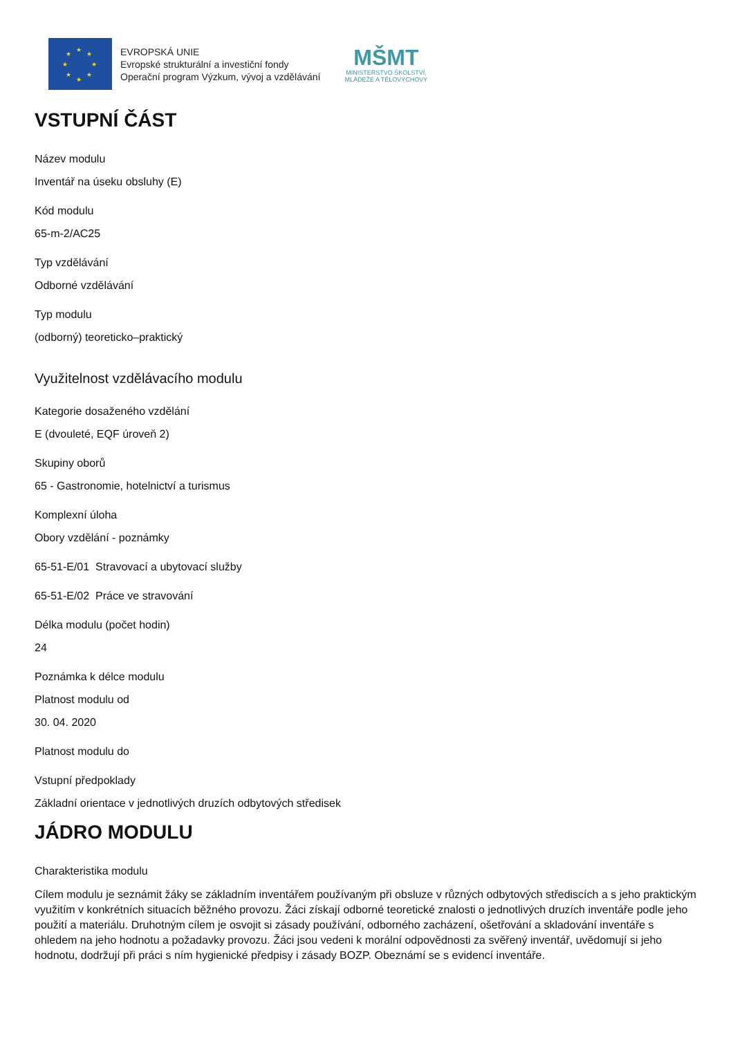★
★ ★
★ ★
★ ★
★
EVROPSKÁ UNIE
Evropské strukturální a investiční fondy
Operační program Výzkum, vývoj a vzdělávání
MŠMT
MINISTERSTVO ŠKOLSTVÍ,
MLÁDEŽE A TĚLOVÝCHOVY
VSTUPNÍ ČÁST
Název modulu
Inventář na úseku obsluhy (E)
Kód modulu
65-m-2/AC25
Typ vzdělávání
Odborné vzdělávání
Typ modulu
(odborný) teoreticko–praktický
Využitelnost vzdělávacího modulu
Kategorie dosaženého vzdělání
E (dvouleté, EQF úroveň 2)
Skupiny oborů
65 - Gastronomie, hotelnictví a turismus
Komplexní úloha
Obory vzdělání - poznámky
65-51-E/01 Stravovací a ubytovací služby
65-51-E/02 Práce ve stravování
Délka modulu (počet hodin)
24
Poznámka k délce modulu
Platnost modulu od
30. 04. 2020
Platnost modulu do
Vstupní předpoklady
Základní orientace v jednotlivých druzích odbytových středisek
JÁDRO MODULU
Charakteristika modulu
Cílem modulu je seznámit žáky se základním inventářem používaným při obsluze v různých odbytových střediscích a s jeho praktickým využitím v konkrétních situacích běžného provozu. Žáci získají odborné teoretické znalosti o jednotlivých druzích inventáře podle jeho použití a materiálu. Druhotným cílem je osvojit si zásady používání, odborného zacházení, ošetřování a skladování inventáře s ohledem na jeho hodnotu a požadavky provozu. Žáci jsou vedeni k morální odpovědnosti za svěřený inventář, uvědomují si jeho hodnotu, dodržují při práci s ním hygienické předpisy i zásady BOZP. Obeznámí se s evidencí inventáře.